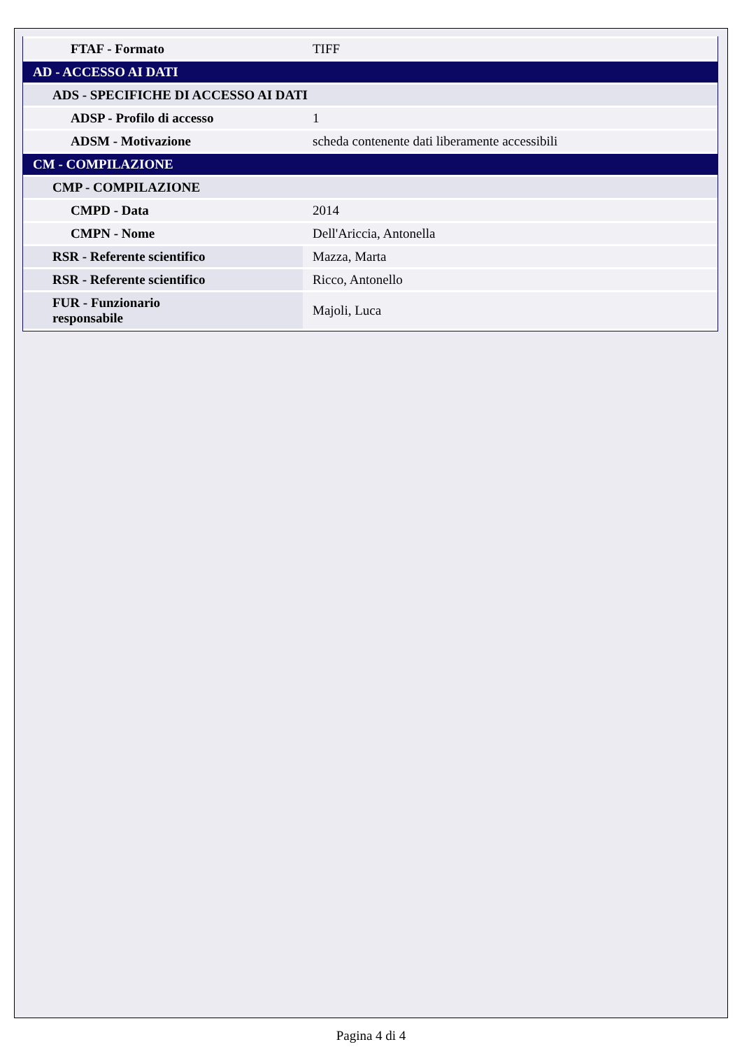| FTAF - Formato | TIFF |
| AD - ACCESSO AI DATI | |
| ADS - SPECIFICHE DI ACCESSO AI DATI | |
| ADSP - Profilo di accesso | 1 |
| ADSM - Motivazione | scheda contenente dati liberamente accessibili |
| CM - COMPILAZIONE | |
| CMP - COMPILAZIONE | |
| CMPD - Data | 2014 |
| CMPN - Nome | Dell'Ariccia, Antonella |
| RSR - Referente scientifico | Mazza, Marta |
| RSR - Referente scientifico | Ricco, Antonello |
| FUR - Funzionario responsabile | Majoli, Luca |
Pagina 4 di 4